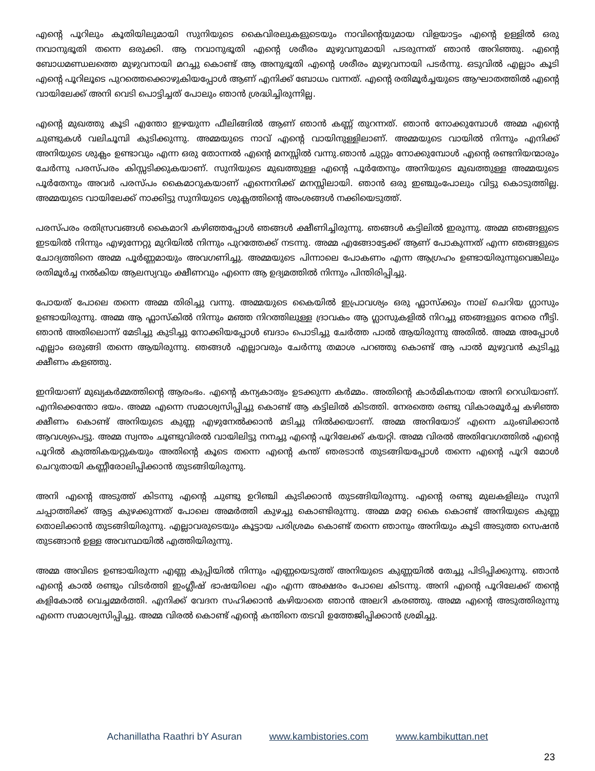എന്റെ പൂറിലും കൂതിയിലുമായി സുനിയുടെ കൈവിരലുകളുടെയും നാവിന്റെയുമായ വിളയാട്ടം എന്റെ ഉള്ളിൽ ഒരു നവാനുഭൂതി തന്നെ ഒരുക്കി. ആ നവാനുഭൂതി എന്റെ ശരീരം മുഴുവനുമായി പടരുന്നത് ഞാൻ അറിഞ്ഞു. എന്റെ ബോധമണ്ഡലത്തെ മുഴുവനായി മറച്ചു കൊണ്ട് ആ അനുഭൂതി എന്റെ ശരീരം മുഴുവനായി പടർന്നു. ഒടുവിൽ എല്ലാം കൂടി എന്റെ പൂറിലൂടെ പുറത്തെക്കൊഴുകിയപ്പോൾ ആണ് എനിക്ക് ബോധം വന്നത്. എന്റെ രതിമൂർച്ചയുടെ ആഘാതത്തിൽ എന്റെ വായിലേക്ക് അനി വെടി പൊട്ടിച്ചത് പോലും ഞാൻ ശ്രദ്ധിച്ചിരുന്നില്ല.
എന്റെ മുഖത്തു കൂടി എന്തോ ഇഴയുന്ന ഫീലിങ്ങിൽ ആണ് ഞാൻ കണ്ണ് തുറന്നത്. ഞാൻ നോക്കുമ്പോൾ അമ്മ എന്റെ ചുണ്ടുകൾ വലിചൂമ്പി കുടിക്കുന്നു. അമ്മയുടെ നാവ് എന്റെ വായിനുള്ളിലാണ്. അമ്മയുടെ വായിൽ നിന്നും എനിക്ക് അനിയുടെ ശുക്ലം ഉണ്ടാവും എന്ന ഒരു തോന്നൽ എന്റെ മനസ്സിൽ വന്നു.ഞാൻ ചുറ്റും നോക്കുമ്പോൾ എന്റെ രണ്ടനിയന്മാരും ചേർന്നു പരസ്പരം കിസ്സടിക്കുകയാണ്. സുനിയുടെ മുഖത്തുള്ള എന്റെ പൂർതേനും അനിയുടെ മുഖത്തുള്ള അമ്മയുടെ പൂർതേനും അവർ പരസ്പം കൈമാറുകയാണ് എന്നെനിക്ക് മനസ്സിലായി. ഞാൻ ഒരു ഇഞ്ചുംപോലും വിട്ടു കൊടുത്തില്ല. അമ്മയുടെ വായിലേക്ക് നാക്കിട്ടു സുനിയുടെ ശുക്ലത്തിന്റെ അംശങ്ങൾ നക്കിയെടുത്ത്.
പരസ്പരം രതിസ്രവങ്ങൾ കൈമാറി കഴിഞ്ഞപ്പോൾ ഞങ്ങൾ ക്ഷീണിച്ചിരുന്നു. ഞങ്ങൾ കട്ടിലിൽ ഇരുന്നു. അമ്മ ഞങ്ങളുടെ ഇടയിൽ നിന്നും എഴുന്നേറ്റു മുറിയിൽ നിന്നും പുറത്തേക്ക് നടന്നു. അമ്മ എങ്ങോട്ടേക്ക് ആണ് പോകുന്നത് എന്ന ഞങ്ങളുടെ ചോദ്യത്തിനെ അമ്മ പൂർണ്ണമായും അവഗണിച്ചു. അമ്മയുടെ പിന്നാലെ പോകണം എന്ന ആഗ്രഹം ഉണ്ടായിരുന്നുവെങ്കിലും രതിമൂർച്ച നൽകിയ ആലസ്യവും ക്ഷീണവും എന്നെ ആ ഉദ്യമത്തിൽ നിന്നും പിന്തിരിപ്പിച്ചു.
പോയത് പോലെ തന്നെ അമ്മ തിരിച്ചു വന്നു. അമ്മയുടെ കൈയിൽ ഇപ്രാവശ്യം ഒരു ഫ്ലാസ്ക്കും നാല് ചെറിയ ഗ്ലാസും ഉണ്ടായിരുന്നു. അമ്മ ആ ഫ്ലാസ്കിൽ നിന്നും മഞ്ഞ നിറത്തിലുള്ള ദ്രാവകം ആ ഗ്ലാസുകളിൽ നിറച്ചു ഞങ്ങളുടെ നേരെ നീട്ടി. ഞാൻ അതിലൊന്ന് മേടിച്ചു കുടിച്ചു നോക്കിയപ്പോൾ ബദാം പൊടിച്ചു ചേർത്ത പാൽ ആയിരുന്നു അതിൽ. അമ്മ അപ്പോൾ എല്ലാം ഒരുങ്ങി തന്നെ ആയിരുന്നു. ഞങ്ങൾ എല്ലാവരും ചേർന്നു തമാശ പറഞ്ഞു കൊണ്ട് ആ പാൽ മുഴുവൻ കുടിച്ചു ക്ഷീണം കളഞ്ഞു.
ഇനിയാണ് മുഖ്യകർമ്മത്തിന്റെ ആരംഭം. എന്റെ കന്യകാത്വം ഉടക്കുന്ന കർമ്മം. അതിന്റെ കാർമികനായ അനി റെഡിയാണ്. എനിക്കെന്തോ ഭയം. അമ്മ എന്നെ സമാശ്വസിപ്പിച്ചു കൊണ്ട് ആ കട്ടിലിൽ കിടത്തി. നേരത്തെ രണ്ടു വികാരമൂർച്ച കഴിഞ്ഞ ക്ഷീണം കൊണ്ട് അനിയുടെ കുണ്ണ എഴുനേൽക്കാൻ മടിച്ചു നിൽക്കയാണ്. അമ്മ അനിയോട് എന്നെ ചുംബിക്കാൻ ആവശ്യപെട്ടു. അമ്മ സ്വന്തം ചൂണ്ടുവിരൽ വായിലിട്ടു നനച്ചു എന്റെ പൂറിലേക്ക് കയറ്റി. അമ്മ വിരൽ അതിവേഗത്തിൽ എന്റെ പൂറിൽ കുത്തികയറ്റുകയും അതിന്റെ കൂടെ തന്നെ എന്റെ കന്ത് ഞരടാൻ തുടങ്ങിയപ്പോൾ തന്നെ എന്റെ പൂറി മോൾ ചെറുതായി കണ്ണീരോലിപ്പിക്കാൻ തുടങ്ങിയിരുന്നു.
അനി എന്റെ അടുത്ത് കിടന്നു എന്റെ ചുണ്ടു ഉറിഞ്ചി കുടിക്കാൻ തുടങ്ങിയിരുന്നു. എന്റെ രണ്ടു മുലകളിലും സുനി ചപ്പാത്തിക്ക് ആട്ട കുഴക്കുന്നത് പോലെ അമർത്തി കുഴച്ചു കൊണ്ടിരുന്നു. അമ്മ മറ്റേ കൈ കൊണ്ട് അനിയുടെ കുണ്ണ തൊലിക്കാൻ തുടങ്ങിയിരുന്നു. എല്ലാവരുടെയും കൂട്ടായ പരിശ്രമം കൊണ്ട് തന്നെ ഞാനും അനിയും കൂടി അടുത്ത സെഷൻ തുടങ്ങാൻ ഉള്ള അവസ്ഥയിൽ എത്തിയിരുന്നു.
അമ്മ അവിടെ ഉണ്ടായിരുന്ന എണ്ണ കുപ്പിയിൽ നിന്നും എണ്ണയെടുത്ത് അനിയുടെ കുണ്ണയിൽ തേച്ചു പിടിപ്പിക്കുന്നു. ഞാൻ എന്റെ കാൽ രണ്ടും വിടർത്തി ഇംഗ്ലീഷ് ഭാഷയിലെ എം എന്ന അക്ഷരം പോലെ കിടന്നു. അനി എന്റെ പൂറിലേക്ക് തന്റെ കളികോൽ വെച്ചമ്മർത്തി. എനിക്ക് വേദന സഹിക്കാൻ കഴിയാതെ ഞാൻ അലറി കരഞ്ഞു. അമ്മ എന്റെ അടുത്തിരുന്നു എന്നെ സമാശ്വസിപ്പിച്ചു. അമ്മ വിരൽ കൊണ്ട് എന്റെ കന്തിനെ തടവി ഉത്തേജിപ്പിക്കാൻ ശ്രമിച്ചു.
Achanillatha Raathri bY Asuran www.kambistories.com www.kambikuttan.net
23